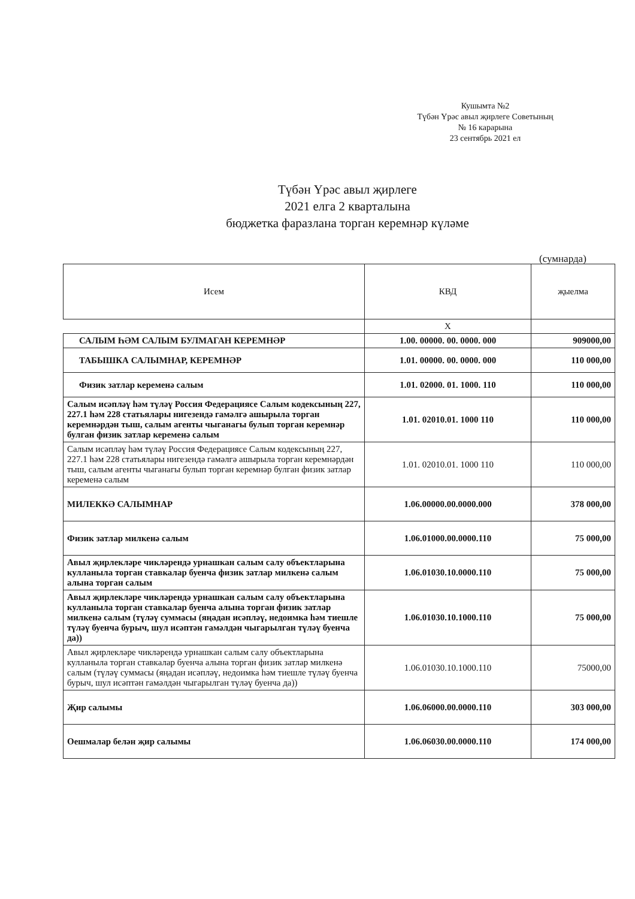Кушымта №2
Түбән Үрәс авыл җирлеге Советының
№ 16 карарына
23 сентябрь 2021 ел
Түбән Үрәс авыл җирлеге
2021 елга 2 кварталына
бюджетка фаразлана торган керемнәр күләме
(сумнарда)
| Исем | КВД | җыелма |
| --- | --- | --- |
| | X | |
| САЛЫМ ҺӘМ САЛЫМ БУЛМАГАН КЕРЕМНӘР | 1.00. 00000. 00. 0000. 000 | 909000,00 |
| ТАБЫШКА САЛЫМНАР, КЕРЕМНӘР | 1.01. 00000. 00. 0000. 000 | 110 000,00 |
| Физик затлар керемен­ә салым | 1.01. 02000. 01. 1000. 110 | 110 000,00 |
| Салым исәпләү һәм түләү Россия Федерациясе Салым кодексының 227, 227.1 һәм 228 статьялары нигезендә гамәлгә ашырыла торган керемнәрдән тыш, салым агенты чыганагы булып торган керемнәр булган физик затлар керемен­ә салым | 1.01. 02010.01. 1000 110 | 110 000,00 |
| Салым исәпләү һәм түләү Россия Федерациясе Салым кодексының 227, 227.1 һәм 228 статьялары нигезендә гамәлгә ашырыла торган керемнәрдән тыш, салым агенты чыганагы булып торган керемнәр булган физик затлар керемен­ә салым | 1.01. 02010.01. 1000 110 | 110 000,00 |
| МИЛЕККӘ САЛЫМНАР | 1.06.00000.00.0000.000 | 378 000,00 |
| Физик затлар милкенә салым | 1.06.01000.00.0000.110 | 75 000,00 |
| Авыл җирлекләре чикләрендә урнашкан салым салу объектларына кулланыла торган ставкалар буенча физик затлар милкенә салым алына торган салым | 1.06.01030.10.0000.110 | 75 000,00 |
| Авыл җирлекләре чикләрендә урнашкан салым салу объектларына кулланыла торган ставкалар буенча алына торган физик затлар милкенә салым (түләү суммасы (яңадан исәпләү, недоимка һәм тиешле түләү буенча бурыч, шул исәптән гамәлдән чыгарылган түләү буенча да)) | 1.06.01030.10.1000.110 | 75 000,00 |
| Авыл җирлекләре чикләрендә урнашкан салым салу объектларына кулланыла торган ставкалар буенча алына торган физик затлар милкенә салым (түләү суммасы (яңадан исәпләү, недоимка һәм тиешле түләү буенча бурыч, шул исәптән гамәлдән чыгарылган түләү буенча да)) | 1.06.01030.10.1000.110 | 75000,00 |
| Җир салымы | 1.06.06000.00.0000.110 | 303 000,00 |
| Оешмалар белән җир салымы | 1.06.06030.00.0000.110 | 174 000,00 |